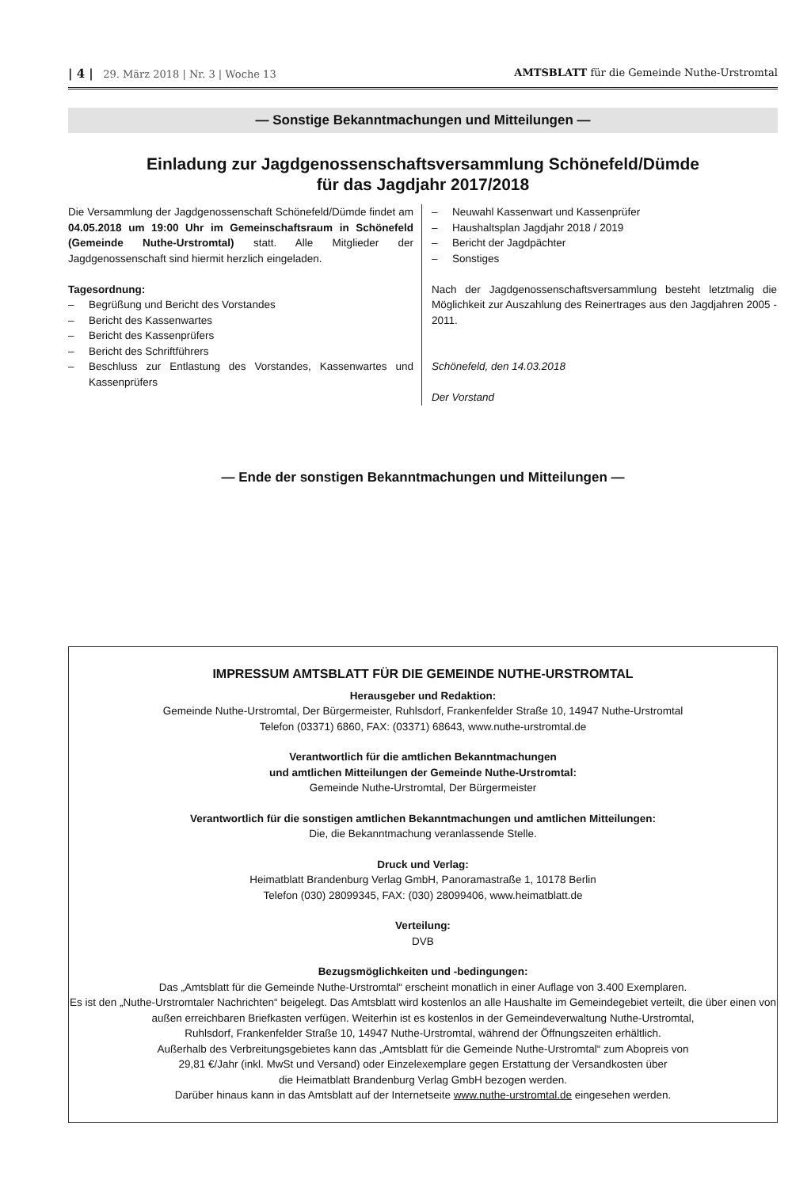| 4 | 29. März 2018 | Nr. 3 | Woche 13
AMTSBLATT für die Gemeinde Nuthe-Urstromtal
— Sonstige Bekanntmachungen und Mitteilungen —
Einladung zur Jagdgenossenschaftsversammlung Schönefeld/Dümde
für das Jagdjahr 2017/2018
Die Versammlung der Jagdgenossenschaft Schönefeld/Dümde findet am 04.05.2018 um 19:00 Uhr im Gemeinschaftsraum in Schönefeld (Gemeinde Nuthe-Urstromtal) statt. Alle Mitglieder der Jagdgenossenschaft sind hiermit herzlich eingeladen.
Tagesordnung:
– Begrüßung und Bericht des Vorstandes
– Bericht des Kassenwartes
– Bericht des Kassenprüfers
– Bericht des Schriftführers
– Beschluss zur Entlastung des Vorstandes, Kassenwartes und Kassenprüfers
– Neuwahl Kassenwart und Kassenprüfer
– Haushaltsplan Jagdjahr 2018 / 2019
– Bericht der Jagdpächter
– Sonstiges
Nach der Jagdgenossenschaftsversammlung besteht letztmalig die Möglichkeit zur Auszahlung des Reinertrages aus den Jagdjahren 2005 - 2011.
Schönefeld, den 14.03.2018
Der Vorstand
— Ende der sonstigen Bekanntmachungen und Mitteilungen —
IMPRESSUM AMTSBLATT FÜR DIE GEMEINDE NUTHE-URSTROMTAL
Herausgeber und Redaktion:
Gemeinde Nuthe-Urstromtal, Der Bürgermeister, Ruhlsdorf, Frankenfelder Straße 10, 14947 Nuthe-Urstromtal
Telefon (03371) 6860, FAX: (03371) 68643, www.nuthe-urstromtal.de
Verantwortlich für die amtlichen Bekanntmachungen
und amtlichen Mitteilungen der Gemeinde Nuthe-Urstromtal:
Gemeinde Nuthe-Urstromtal, Der Bürgermeister
Verantwortlich für die sonstigen amtlichen Bekanntmachungen und amtlichen Mitteilungen:
Die, die Bekanntmachung veranlassende Stelle.
Druck und Verlag:
Heimatblatt Brandenburg Verlag GmbH, Panoramastraße 1, 10178 Berlin
Telefon (030) 28099345, FAX: (030) 28099406, www.heimatblatt.de
Verteilung:
DVB
Bezugsmöglichkeiten und -bedingungen:
Das „Amtsblatt für die Gemeinde Nuthe-Urstromtal“ erscheint monatlich in einer Auflage von 3.400 Exemplaren.
Es ist den „Nuthe-Urstromtaler Nachrichten“ beigelegt. Das Amtsblatt wird kostenlos an alle Haushalte im Gemeindegebiet verteilt, die über einen von außen erreichbaren Briefkasten verfügen. Weiterhin ist es kostenlos in der Gemeindeverwaltung Nuthe-Urstromtal,
Ruhlsdorf, Frankenfelder Straße 10, 14947 Nuthe-Urstromtal, während der Öffnungszeiten erhältlich.
Außerhalb des Verbreitungsgebietes kann das „Amtsblatt für die Gemeinde Nuthe-Urstromtal“ zum Abopreis von
29,81 €/Jahr (inkl. MwSt und Versand) oder Einzelexemplare gegen Erstattung der Versandkosten über
die Heimatblatt Brandenburg Verlag GmbH bezogen werden.
Darüber hinaus kann in das Amtsblatt auf der Internetseite www.nuthe-urstromtal.de eingesehen werden.